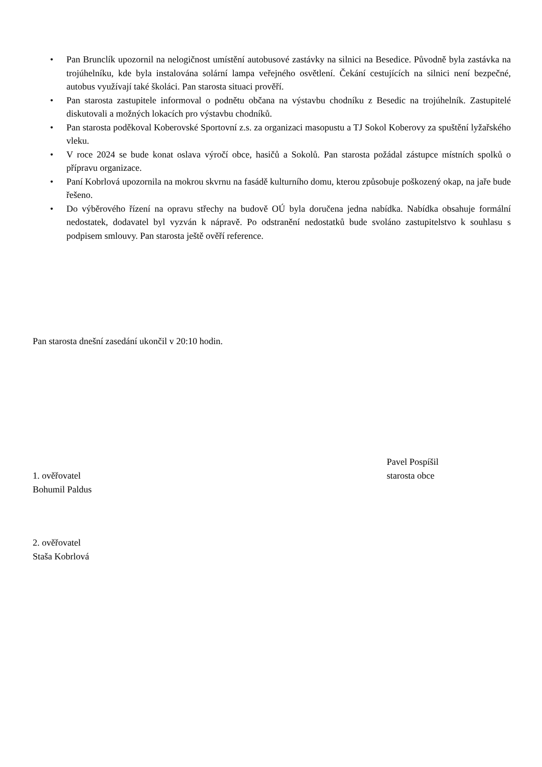• Pan Brunclík upozornil na nelogičnost umístění autobusové zastávky na silnici na Besedice. Původně byla zastávka na trojúhelníku, kde byla instalována solární lampa veřejného osvětlení. Čekání cestujících na silnici není bezpečné, autobus využívají také školáci. Pan starosta situaci prověří.
• Pan starosta zastupitele informoval o podnětu občana na výstavbu chodníku z Besedic na trojúhelník. Zastupitelé diskutovali a možných lokacích pro výstavbu chodníků.
• Pan starosta poděkoval Koberovské Sportovní z.s. za organizaci masopustu a TJ Sokol Koberovy za spuštění lyžařského vleku.
• V roce 2024 se bude konat oslava výročí obce, hasičů a Sokolů. Pan starosta požádal zástupce místních spolků o přípravu organizace.
• Paní Kobrlová upozornila na mokrou skvrnu na fasádě kulturního domu, kterou způsobuje poškozený okap, na jaře bude řešeno.
• Do výběrového řízení na opravu střechy na budově OÚ byla doručena jedna nabídka. Nabídka obsahuje formální nedostatek, dodavatel byl vyzván k nápravě. Po odstranění nedostatků bude svoláno zastupitelstvo k souhlasu s podpisem smlouvy. Pan starosta ještě ověří reference.
Pan starosta dnešní zasedání ukončil v 20:10 hodin.
Pavel Pospíšil
starosta obce
1. ověřovatel
Bohumil Paldus
2. ověřovatel
Staša Kobrlová